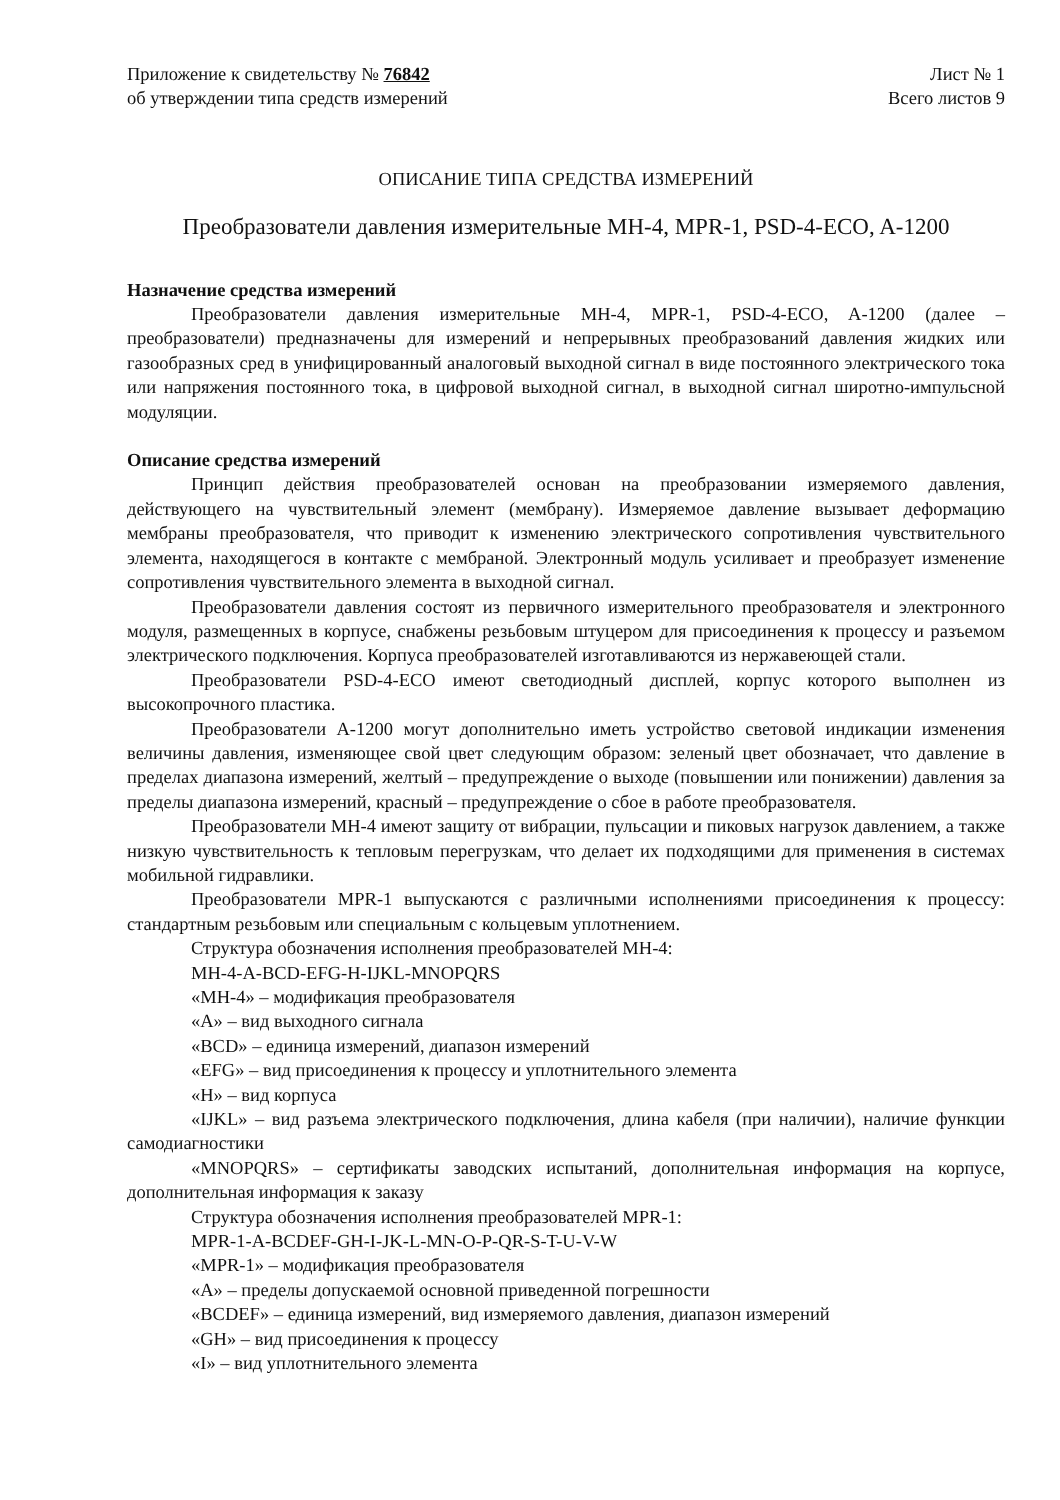Приложение к свидетельству № 76842
об утверждении типа средств измерений
Лист № 1
Всего листов 9
ОПИСАНИЕ ТИПА СРЕДСТВА ИЗМЕРЕНИЙ
Преобразователи давления измерительные МН-4, MPR-1, PSD-4-ECO, A-1200
Назначение средства измерений
Преобразователи давления измерительные МН-4, MPR-1, PSD-4-ECO, A-1200 (далее – преобразователи) предназначены для измерений и непрерывных преобразований давления жидких или газообразных сред в унифицированный аналоговый выходной сигнал в виде постоянного электрического тока или напряжения постоянного тока, в цифровой выходной сигнал, в выходной сигнал широтно-импульсной модуляции.
Описание средства измерений
Принцип действия преобразователей основан на преобразовании измеряемого давления, действующего на чувствительный элемент (мембрану). Измеряемое давление вызывает деформацию мембраны преобразователя, что приводит к изменению электрического сопротивления чувствительного элемента, находящегося в контакте с мембраной. Электронный модуль усиливает и преобразует изменение сопротивления чувствительного элемента в выходной сигнал.
Преобразователи давления состоят из первичного измерительного преобразователя и электронного модуля, размещенных в корпусе, снабжены резьбовым штуцером для присоединения к процессу и разъемом электрического подключения. Корпуса преобразователей изготавливаются из нержавеющей стали.
Преобразователи PSD-4-ECO имеют светодиодный дисплей, корпус которого выполнен из высокопрочного пластика.
Преобразователи A-1200 могут дополнительно иметь устройство световой индикации изменения величины давления, изменяющее свой цвет следующим образом: зеленый цвет обозначает, что давление в пределах диапазона измерений, желтый – предупреждение о выходе (повышении или понижении) давления за пределы диапазона измерений, красный – предупреждение о сбое в работе преобразователя.
Преобразователи МН-4 имеют защиту от вибрации, пульсации и пиковых нагрузок давлением, а также низкую чувствительность к тепловым перегрузкам, что делает их подходящими для применения в системах мобильной гидравлики.
Преобразователи MPR-1 выпускаются с различными исполнениями присоединения к процессу: стандартным резьбовым или специальным с кольцевым уплотнением.
Структура обозначения исполнения преобразователей МН-4:
МН-4-А-BCD-EFG-H-IJKL-MNOPQRS
«МН-4» – модификация преобразователя
«А» – вид выходного сигнала
«BCD» – единица измерений, диапазон измерений
«EFG» – вид присоединения к процессу и уплотнительного элемента
«H» – вид корпуса
«IJKL» – вид разъема электрического подключения, длина кабеля (при наличии), наличие функции самодиагностики
«MNOPQRS» – сертификаты заводских испытаний, дополнительная информация на корпусе, дополнительная информация к заказу
Структура обозначения исполнения преобразователей MPR-1:
MPR-1-A-BCDEF-GH-I-JK-L-MN-O-P-QR-S-T-U-V-W
«MPR-1» – модификация преобразователя
«A» – пределы допускаемой основной приведенной погрешности
«BCDEF» – единица измерений, вид измеряемого давления, диапазон измерений
«GH» – вид присоединения к процессу
«I» – вид уплотнительного элемента